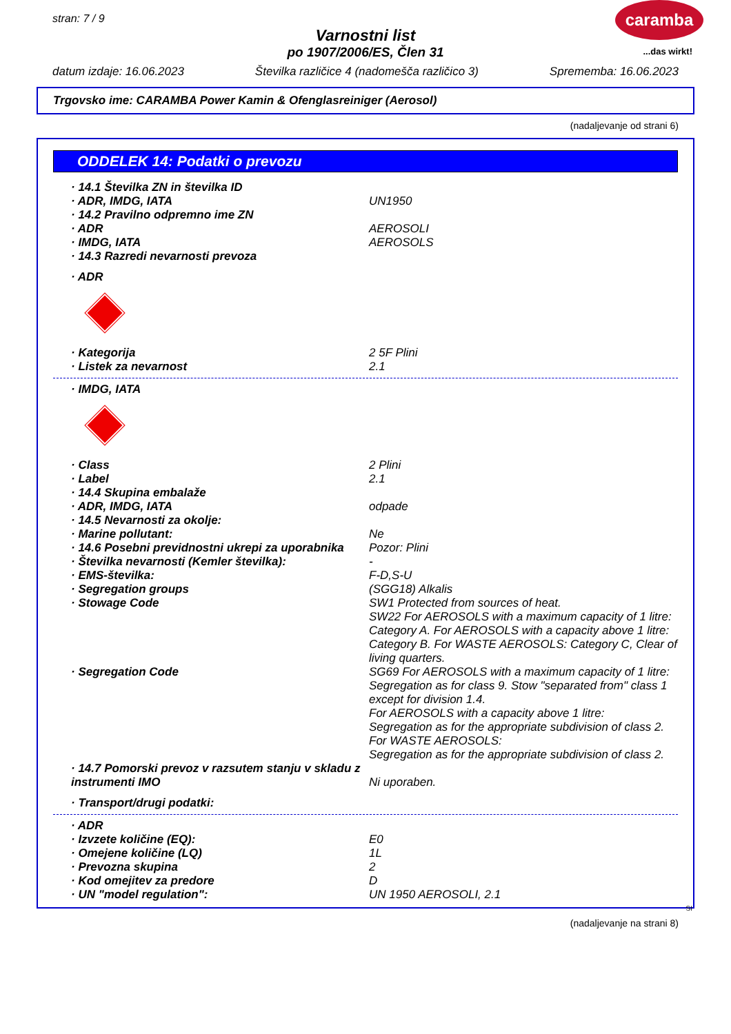stran: 7 / 9
caramba
Varnostni list
po 1907/2006/ES, Člen 31
...das wirkt!
datum izdaje: 16.06.2023 Številka različice 4 (nadomešča različico 3) Sprememba: 16.06.2023
Trgovsko ime: CARAMBA Power Kamin & Ofenglasreiniger (Aerosol)
(nadaljevanje od strani 6)
ODDELEK 14: Podatki o prevozu
· 14.1 Številka ZN in številka ID
· ADR, IMDG, IATA UN1950
· 14.2 Pravilno odpremno ime ZN
· ADR AEROSOLI
· IMDG, IATA AEROSOLS
· 14.3 Razredi nevarnosti prevoza
· ADR
· Kategorija 2 5F Plini
· Listek za nevarnost 2.1
· IMDG, IATA
· Class 2 Plini
· Label 2.1
· 14.4 Skupina embalaže
· ADR, IMDG, IATA odpade
· 14.5 Nevarnosti za okolje:
· Marine pollutant: Ne
· 14.6 Posebni previdnostni ukrepi za uporabnika
Pozor: Plini
· Številka nevarnosti (Kemler številka): -
· EMS-številka: F-D,S-U
· Segregation groups (SGG18) Alkalis
· Stowage Code SW1 Protected from sources of heat.
SW22 For AEROSOLS with a maximum capacity of 1 litre: Category A. For AEROSOLS with a capacity above 1 litre: Category B. For WASTE AEROSOLS: Category C, Clear of living quarters.
· Segregation Code SG69 For AEROSOLS with a maximum capacity of 1 litre:
Segregation as for class 9. Stow "separated from" class 1 except for division 1.4.
For AEROSOLS with a capacity above 1 litre:
Segregation as for the appropriate subdivision of class 2.
For WASTE AEROSOLS:
Segregation as for the appropriate subdivision of class 2.
· 14.7 Pomorski prevoz v razsutem stanju v skladu z instrumenti IMO
Ni uporaben.
· Transport/drugi podatki:
· ADR
· Izvzete količine (EQ): E0
· Omejene količine (LQ) 1L
· Prevozna skupina 2
· Kod omejitev za predore D
· UN "model regulation": UN 1950 AEROSOLI, 2.1
SI
(nadaljevanje na strani 8)